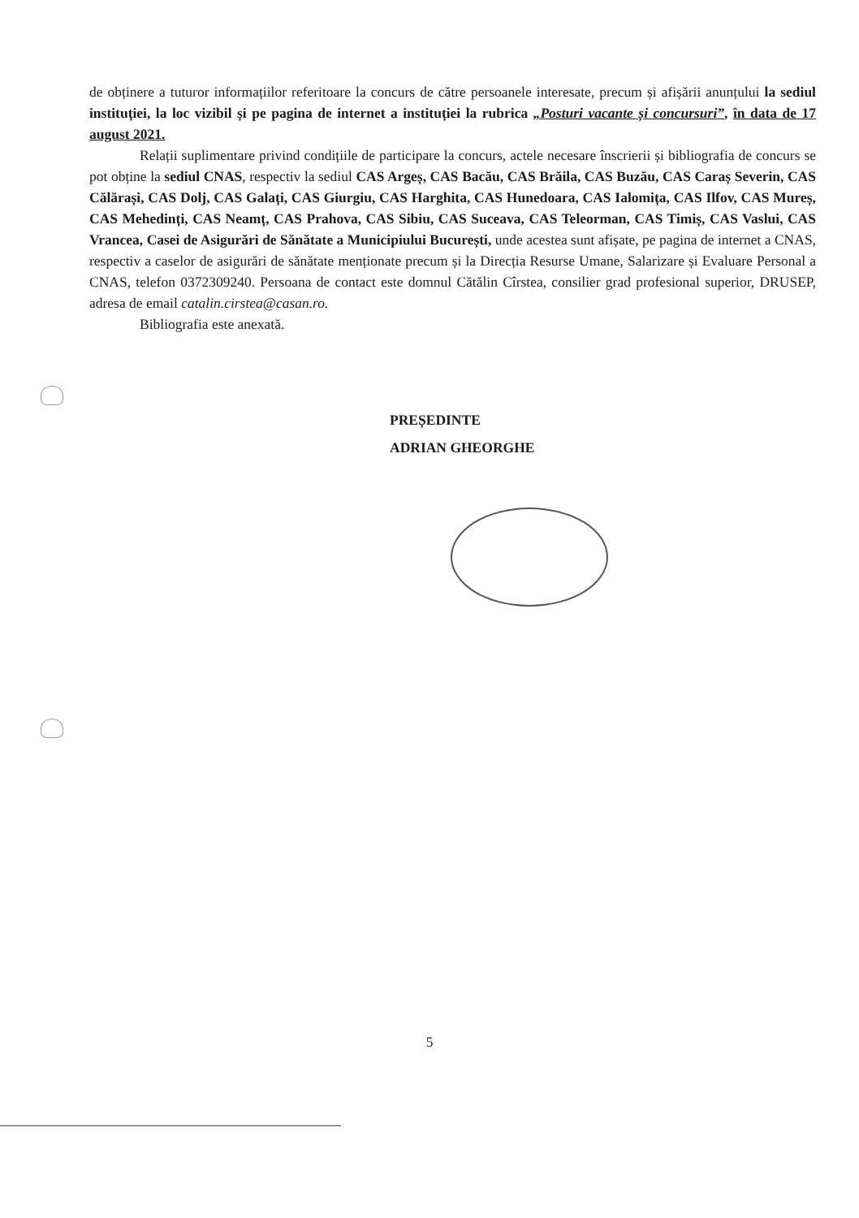de obținere a tuturor informațiilor referitoare la concurs de către persoanele interesate, precum și afișării anunțului la sediul instituției, la loc vizibil și pe pagina de internet a instituției la rubrica „Posturi vacante și concursuri”, în data de 17 august 2021.
Relații suplimentare privind condițiile de participare la concurs, actele necesare înscrierii și bibliografia de concurs se pot obține la sediul CNAS, respectiv la sediul CAS Argeș, CAS Bacău, CAS Brăila, CAS Buzău, CAS Caraș Severin, CAS Călărași, CAS Dolj, CAS Galați, CAS Giurgiu, CAS Harghita, CAS Hunedoara, CAS Ialomița, CAS Ilfov, CAS Mureș, CAS Mehedinți, CAS Neamț, CAS Prahova, CAS Sibiu, CAS Suceava, CAS Teleorman, CAS Timiș, CAS Vaslui, CAS Vrancea, Casei de Asigurări de Sănătate a Municipiului București, unde acestea sunt afișate, pe pagina de internet a CNAS, respectiv a caselor de asigurări de sănătate menționate precum și la Direcția Resurse Umane, Salarizare și Evaluare Personal a CNAS, telefon 0372309240. Persoana de contact este domnul Cătălin Cîrstea, consilier grad profesional superior, DRUSEP, adresa de email catalin.cirstea@casan.ro.
Bibliografia este anexată.
PREȘEDINTE
ADRIAN GHEORGHE
5